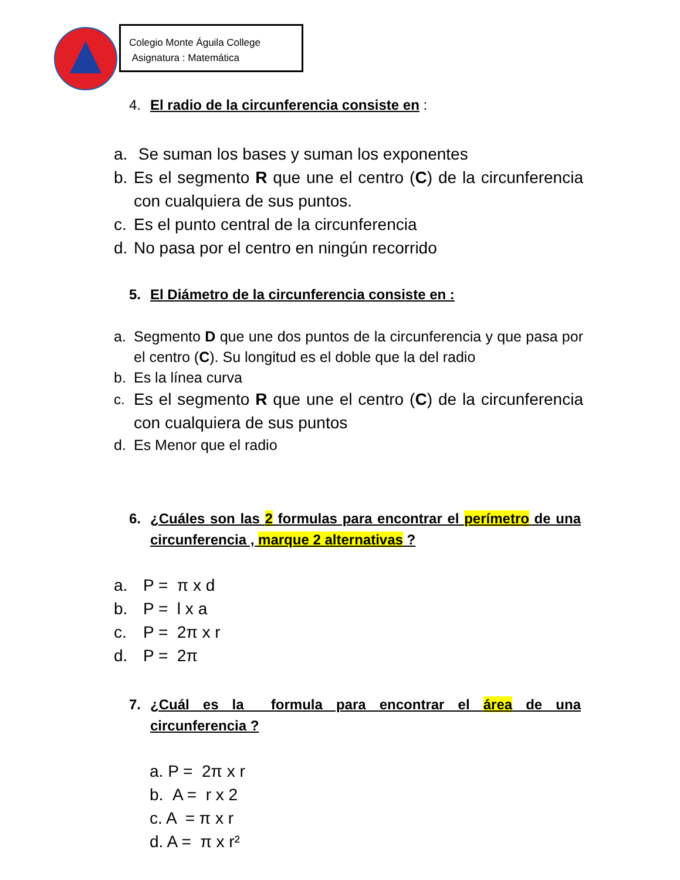Colegio Monte Águila College
Asignatura : Matemática
4. El radio de la circunferencia consiste en :
a. Se suman los bases y suman los exponentes
b. Es el segmento R que une el centro (C) de la circunferencia con cualquiera de sus puntos.
c. Es el punto central de la circunferencia
d. No pasa por el centro en ningún recorrido
5. El Diámetro de la circunferencia consiste en :
a. Segmento D que une dos puntos de la circunferencia y que pasa por el centro (C). Su longitud es el doble que la del radio
b. Es la línea curva
c. Es el segmento R que une el centro (C) de la circunferencia con cualquiera de sus puntos
d. Es Menor que el radio
6. ¿Cuáles son las 2 formulas para encontrar el perímetro de una circunferencia , marque 2 alternativas ?
a. P = π x d
b. P = l x a
c. P = 2π x r
d. P = 2π
7. ¿Cuál es la formula para encontrar el área de una circunferencia ?
a. P = 2π x r
b. A = r x 2
c. A = π x r
d. A = π x r²